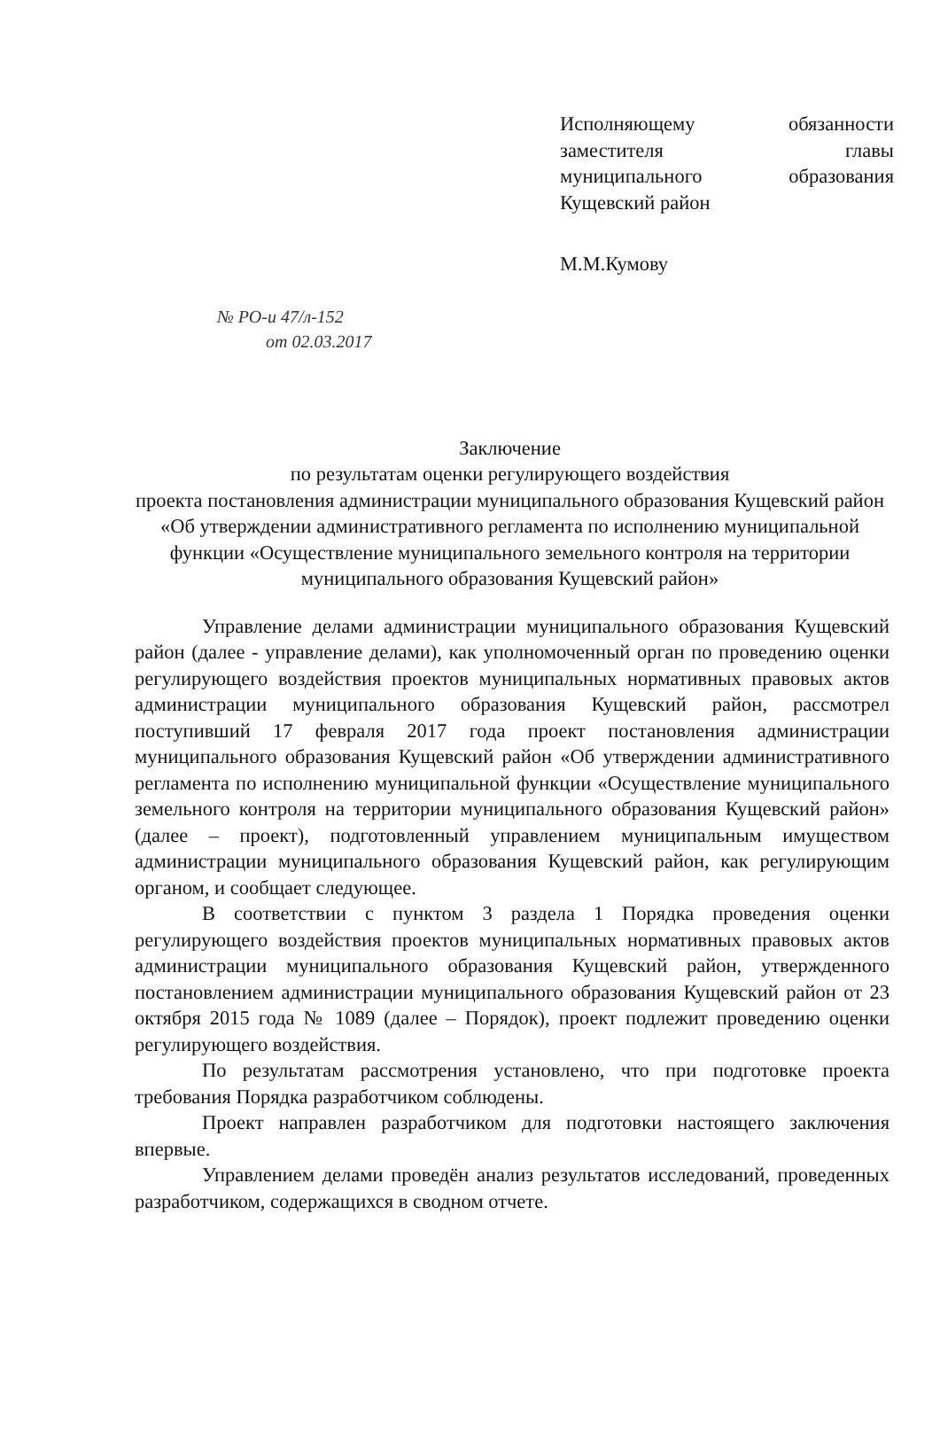Исполняющему обязанности
заместителя главы
муниципального образования
Кущевский район
М.М.Кумову
№ РО-и 47/л-152
от 02.03.2017
Заключение
по результатам оценки регулирующего воздействия
проекта постановления администрации муниципального образования Кущевский район «Об утверждении административного регламента по исполнению муниципальной функции «Осуществление муниципального земельного контроля на территории муниципального образования Кущевский район»
Управление делами администрации муниципального образования Кущевский район (далее - управление делами), как уполномоченный орган по проведению оценки регулирующего воздействия проектов муниципальных нормативных правовых актов администрации муниципального образования Кущевский район, рассмотрел поступивший 17 февраля 2017 года проект постановления администрации муниципального образования Кущевский район «Об утверждении административного регламента по исполнению муниципальной функции «Осуществление муниципального земельного контроля на территории муниципального образования Кущевский район» (далее – проект), подготовленный управлением муниципальным имуществом администрации муниципального образования Кущевский район, как регулирующим органом, и сообщает следующее.
В соответствии с пунктом 3 раздела 1 Порядка проведения оценки регулирующего воздействия проектов муниципальных нормативных правовых актов администрации муниципального образования Кущевский район, утвержденного постановлением администрации муниципального образования Кущевский район от 23 октября 2015 года № 1089 (далее – Порядок), проект подлежит проведению оценки регулирующего воздействия.
По результатам рассмотрения установлено, что при подготовке проекта требования Порядка разработчиком соблюдены.
Проект направлен разработчиком для подготовки настоящего заключения впервые.
Управлением делами проведён анализ результатов исследований, проведенных разработчиком, содержащихся в сводном отчете.